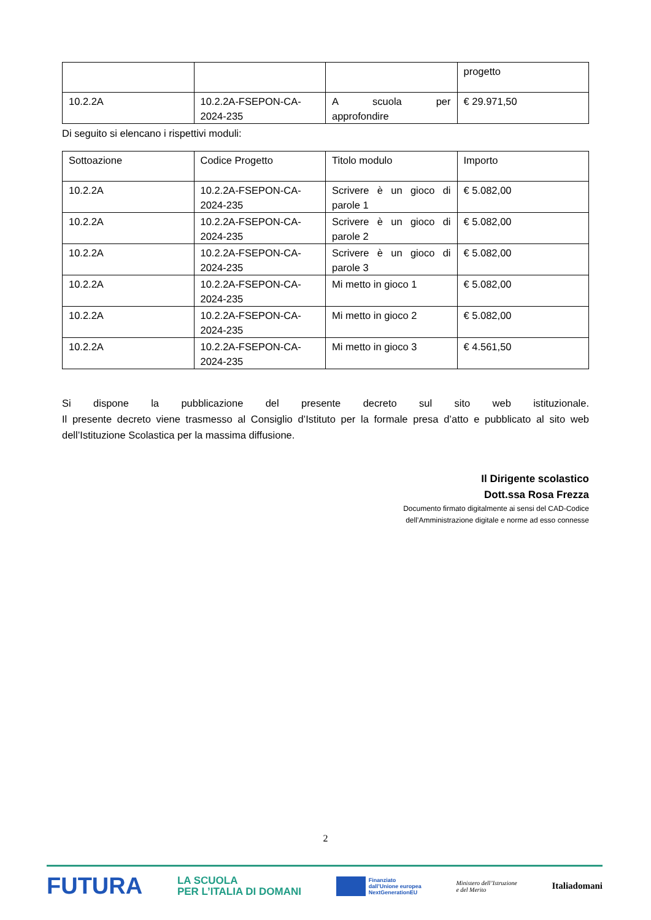| | | | progetto |
| 10.2.2A | 10.2.2A-FSEPON-CA-2024-235 | A scuola per approfondire | € 29.971,50 |
Di seguito si elencano i rispettivi moduli:
| Sottoazione | Codice Progetto | Titolo modulo | Importo |
| 10.2.2A | 10.2.2A-FSEPON-CA-2024-235 | Scrivere è un gioco di parole 1 | € 5.082,00 |
| 10.2.2A | 10.2.2A-FSEPON-CA-2024-235 | Scrivere è un gioco di parole 2 | € 5.082,00 |
| 10.2.2A | 10.2.2A-FSEPON-CA-2024-235 | Scrivere è un gioco di parole 3 | € 5.082,00 |
| 10.2.2A | 10.2.2A-FSEPON-CA-2024-235 | Mi metto in gioco 1 | € 5.082,00 |
| 10.2.2A | 10.2.2A-FSEPON-CA-2024-235 | Mi metto in gioco 2 | € 5.082,00 |
| 10.2.2A | 10.2.2A-FSEPON-CA-2024-235 | Mi metto in gioco 3 | € 4.561,50 |
Si dispone la pubblicazione del presente decreto sul sito web istituzionale.
Il presente decreto viene trasmesso al Consiglio d’Istituto per la formale presa d’atto e pubblicato al sito web dell’Istituzione Scolastica per la massima diffusione.
Il Dirigente scolastico
Dott.ssa Rosa Frezza
Documento firmato digitalmente ai sensi del CAD-Codice
dell’Amministrazione digitale e norme ad esso connesse
2
FUTURA LA SCUOLA
PER L’ITALIA DI DOMANI Finanziato
dall’Unione europea
NextGenerationEU Ministero dell’Istruzione
e del Merito Italiadomani